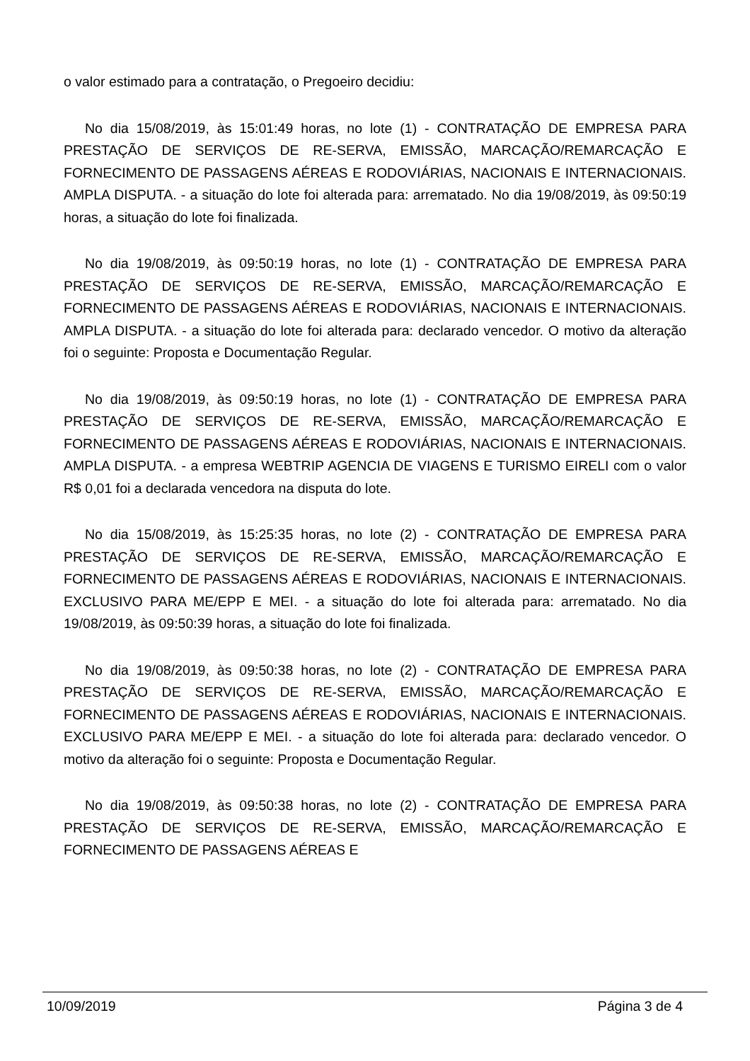o valor estimado para a contratação, o Pregoeiro decidiu:
No dia 15/08/2019, às 15:01:49 horas, no lote (1) - CONTRATAÇÃO DE EMPRESA PARA PRESTAÇÃO DE SERVIÇOS DE RE-SERVA, EMISSÃO, MARCAÇÃO/REMARCAÇÃO E FORNECIMENTO DE PASSAGENS AÉREAS E RODOVIÁRIAS, NACIONAIS E INTERNACIONAIS. AMPLA DISPUTA. - a situação do lote foi alterada para: arrematado. No dia 19/08/2019, às 09:50:19 horas, a situação do lote foi finalizada.
No dia 19/08/2019, às 09:50:19 horas, no lote (1) - CONTRATAÇÃO DE EMPRESA PARA PRESTAÇÃO DE SERVIÇOS DE RE-SERVA, EMISSÃO, MARCAÇÃO/REMARCAÇÃO E FORNECIMENTO DE PASSAGENS AÉREAS E RODOVIÁRIAS, NACIONAIS E INTERNACIONAIS. AMPLA DISPUTA. - a situação do lote foi alterada para: declarado vencedor. O motivo da alteração foi o seguinte: Proposta e Documentação Regular.
No dia 19/08/2019, às 09:50:19 horas, no lote (1) - CONTRATAÇÃO DE EMPRESA PARA PRESTAÇÃO DE SERVIÇOS DE RE-SERVA, EMISSÃO, MARCAÇÃO/REMARCAÇÃO E FORNECIMENTO DE PASSAGENS AÉREAS E RODOVIÁRIAS, NACIONAIS E INTERNACIONAIS. AMPLA DISPUTA. - a empresa WEBTRIP AGENCIA DE VIAGENS E TURISMO EIRELI com o valor R$ 0,01 foi a declarada vencedora na disputa do lote.
No dia 15/08/2019, às 15:25:35 horas, no lote (2) - CONTRATAÇÃO DE EMPRESA PARA PRESTAÇÃO DE SERVIÇOS DE RE-SERVA, EMISSÃO, MARCAÇÃO/REMARCAÇÃO E FORNECIMENTO DE PASSAGENS AÉREAS E RODOVIÁRIAS, NACIONAIS E INTERNACIONAIS. EXCLUSIVO PARA ME/EPP E MEI. - a situação do lote foi alterada para: arrematado. No dia 19/08/2019, às 09:50:39 horas, a situação do lote foi finalizada.
No dia 19/08/2019, às 09:50:38 horas, no lote (2) - CONTRATAÇÃO DE EMPRESA PARA PRESTAÇÃO DE SERVIÇOS DE RE-SERVA, EMISSÃO, MARCAÇÃO/REMARCAÇÃO E FORNECIMENTO DE PASSAGENS AÉREAS E RODOVIÁRIAS, NACIONAIS E INTERNACIONAIS. EXCLUSIVO PARA ME/EPP E MEI. - a situação do lote foi alterada para: declarado vencedor. O motivo da alteração foi o seguinte: Proposta e Documentação Regular.
No dia 19/08/2019, às 09:50:38 horas, no lote (2) - CONTRATAÇÃO DE EMPRESA PARA PRESTAÇÃO DE SERVIÇOS DE RE-SERVA, EMISSÃO, MARCAÇÃO/REMARCAÇÃO E FORNECIMENTO DE PASSAGENS AÉREAS E
10/09/2019 Página 3 de 4